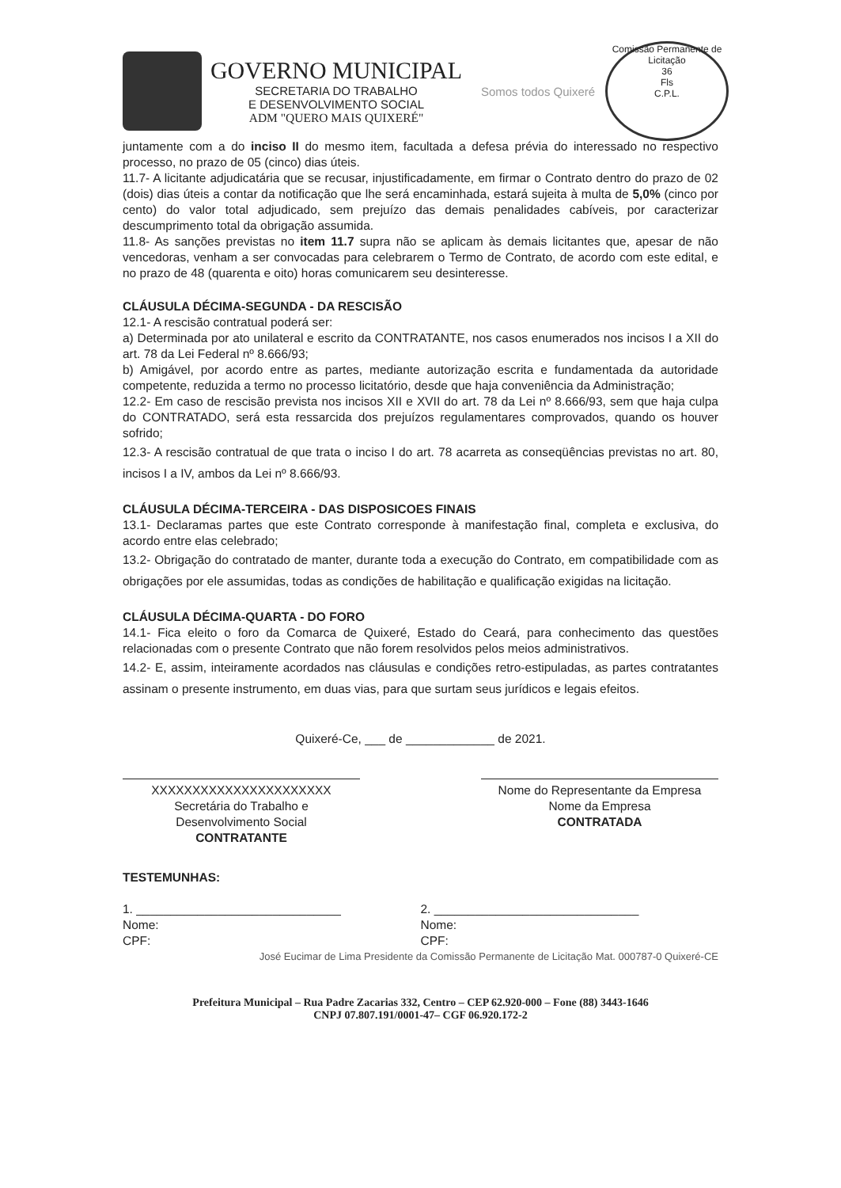GOVERNO MUNICIPAL
SECRETARIA DO TRABALHO
E DESENVOLVIMENTO SOCIAL
ADM "QUERO MAIS QUIXERÉ"
Somos todos Quixeré
Comissão Permanente de Licitação
36
Fls
C.P.L.
juntamente com a do inciso II do mesmo item, facultada a defesa prévia do interessado no respectivo processo, no prazo de 05 (cinco) dias úteis.
11.7- A licitante adjudicatária que se recusar, injustificadamente, em firmar o Contrato dentro do prazo de 02 (dois) dias úteis a contar da notificação que lhe será encaminhada, estará sujeita à multa de 5,0% (cinco por cento) do valor total adjudicado, sem prejuízo das demais penalidades cabíveis, por caracterizar descumprimento total da obrigação assumida.
11.8- As sanções previstas no item 11.7 supra não se aplicam às demais licitantes que, apesar de não vencedoras, venham a ser convocadas para celebrarem o Termo de Contrato, de acordo com este edital, e no prazo de 48 (quarenta e oito) horas comunicarem seu desinteresse.
CLÁUSULA DÉCIMA-SEGUNDA - DA RESCISÃO
12.1- A rescisão contratual poderá ser:
a) Determinada por ato unilateral e escrito da CONTRATANTE, nos casos enumerados nos incisos I a XII do art. 78 da Lei Federal nº 8.666/93;
b) Amigável, por acordo entre as partes, mediante autorização escrita e fundamentada da autoridade competente, reduzida a termo no processo licitatório, desde que haja conveniência da Administração;
12.2- Em caso de rescisão prevista nos incisos XII e XVII do art. 78 da Lei nº 8.666/93, sem que haja culpa do CONTRATADO, será esta ressarcida dos prejuízos regulamentares comprovados, quando os houver sofrido;
12.3- A rescisão contratual de que trata o inciso I do art. 78 acarreta as conseqüências previstas no art. 80, incisos I a IV, ambos da Lei nº 8.666/93.
CLÁUSULA DÉCIMA-TERCEIRA - DAS DISPOSICOES FINAIS
13.1- Declaramas partes que este Contrato corresponde à manifestação final, completa e exclusiva, do acordo entre elas celebrado;
13.2- Obrigação do contratado de manter, durante toda a execução do Contrato, em compatibilidade com as obrigações por ele assumidas, todas as condições de habilitação e qualificação exigidas na licitação.
CLÁUSULA DÉCIMA-QUARTA - DO FORO
14.1- Fica eleito o foro da Comarca de Quixeré, Estado do Ceará, para conhecimento das questões relacionadas com o presente Contrato que não forem resolvidos pelos meios administrativos.
14.2- E, assim, inteiramente acordados nas cláusulas e condições retro-estipuladas, as partes contratantes assinam o presente instrumento, em duas vias, para que surtam seus jurídicos e legais efeitos.
Quixeré-Ce, ___ de _____________ de 2021.
XXXXXXXXXXXXXXXXXXXXXX
Secretária do Trabalho e
Desenvolvimento Social
CONTRATANTE
Nome do Representante da Empresa
Nome da Empresa
CONTRATADA
TESTEMUNHAS:
1. ______________________________
Nome:
CPF:
2. ______________________________
Nome:
CPF:
José Eucimar de Lima Presidente da Comissão Permanente de Licitação Mat. 000787-0 Quixeré-CE
Prefeitura Municipal – Rua Padre Zacarias 332, Centro – CEP 62.920-000 – Fone (88) 3443-1646
CNPJ 07.807.191/0001-47– CGF 06.920.172-2